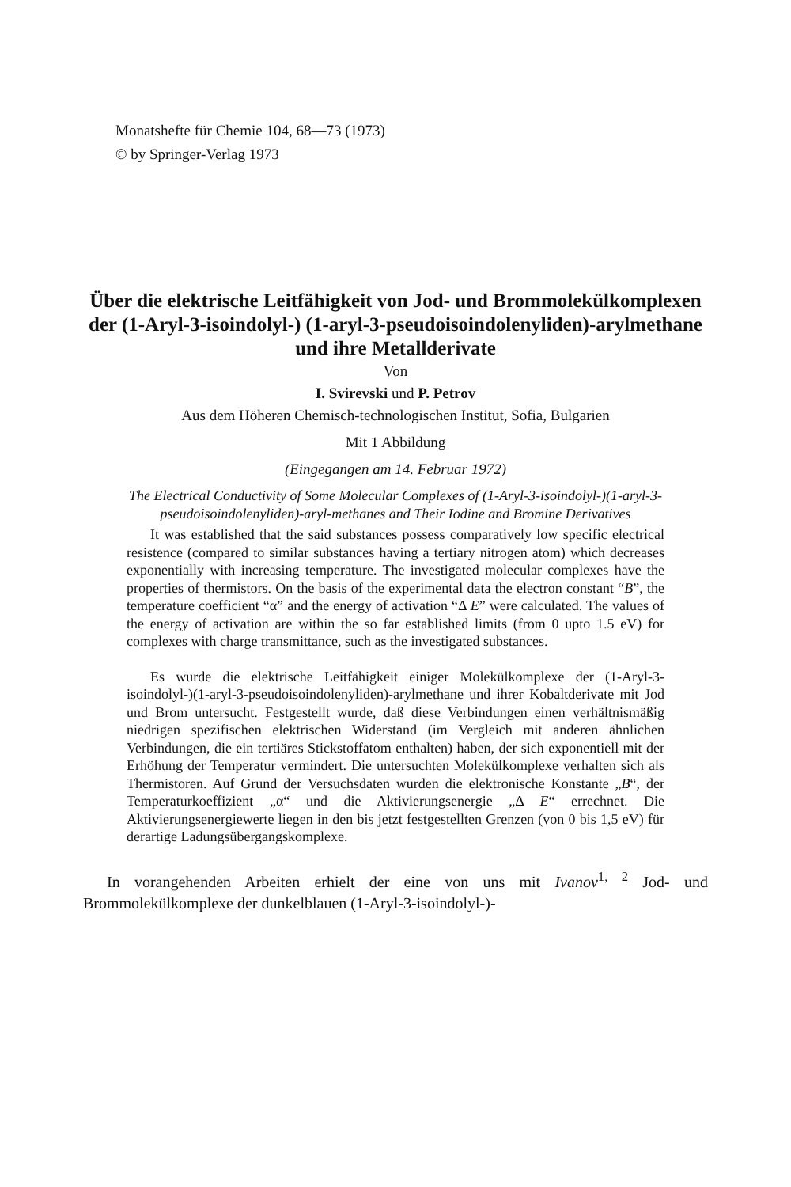Monatshefte für Chemie 104, 68—73 (1973)
© by Springer-Verlag 1973
Über die elektrische Leitfähigkeit von Jod- und Brommolekülkomplexen der (1-Aryl-3-isoindolyl-) (1-aryl-3-pseudoisoindolenyliden)-arylmethane und ihre Metallderivate
Von
I. Svirevski und P. Petrov
Aus dem Höheren Chemisch-technologischen Institut, Sofia, Bulgarien
Mit 1 Abbildung
(Eingegangen am 14. Februar 1972)
The Electrical Conductivity of Some Molecular Complexes of (1-Aryl-3-isoindolyl-)(1-aryl-3-pseudoisoindolenyliden)-aryl-methanes and Their Iodine and Bromine Derivatives
It was established that the said substances possess comparatively low specific electrical resistence (compared to similar substances having a tertiary nitrogen atom) which decreases exponentially with increasing temperature. The investigated molecular complexes have the properties of thermistors. On the basis of the experimental data the electron constant “B”, the temperature coefficient “α” and the energy of activation “Δ E” were calculated. The values of the energy of activation are within the so far established limits (from 0 upto 1.5 eV) for complexes with charge transmittance, such as the investigated substances.
Es wurde die elektrische Leitfähigkeit einiger Molekülkomplexe der (1-Aryl-3-isoindolyl-)(1-aryl-3-pseudoisoindolenyliden)-arylmethane und ihrer Kobaltderivate mit Jod und Brom untersucht. Festgestellt wurde, daß diese Verbindungen einen verhältnismäßig niedrigen spezifischen elektrischen Widerstand (im Vergleich mit anderen ähnlichen Verbindungen, die ein tertiäres Stickstoffatom enthalten) haben, der sich exponentiell mit der Erhöhung der Temperatur vermindert. Die untersuchten Molekülkomplexe verhalten sich als Thermistoren. Auf Grund der Versuchsdaten wurden die elektronische Konstante „B“, der Temperaturkoeffizient „α“ und die Aktivierungsenergie „Δ E“ errechnet. Die Aktivierungsenergiewerte liegen in den bis jetzt festgestellten Grenzen (von 0 bis 1,5 eV) für derartige Ladungsübergangskomplexe.
In vorangehenden Arbeiten erhielt der eine von uns mit Ivanov<sup>1, 2</sup> Jod- und Brommolekülkomplexe der dunkelblauen (1-Aryl-3-isoindolyl-)-